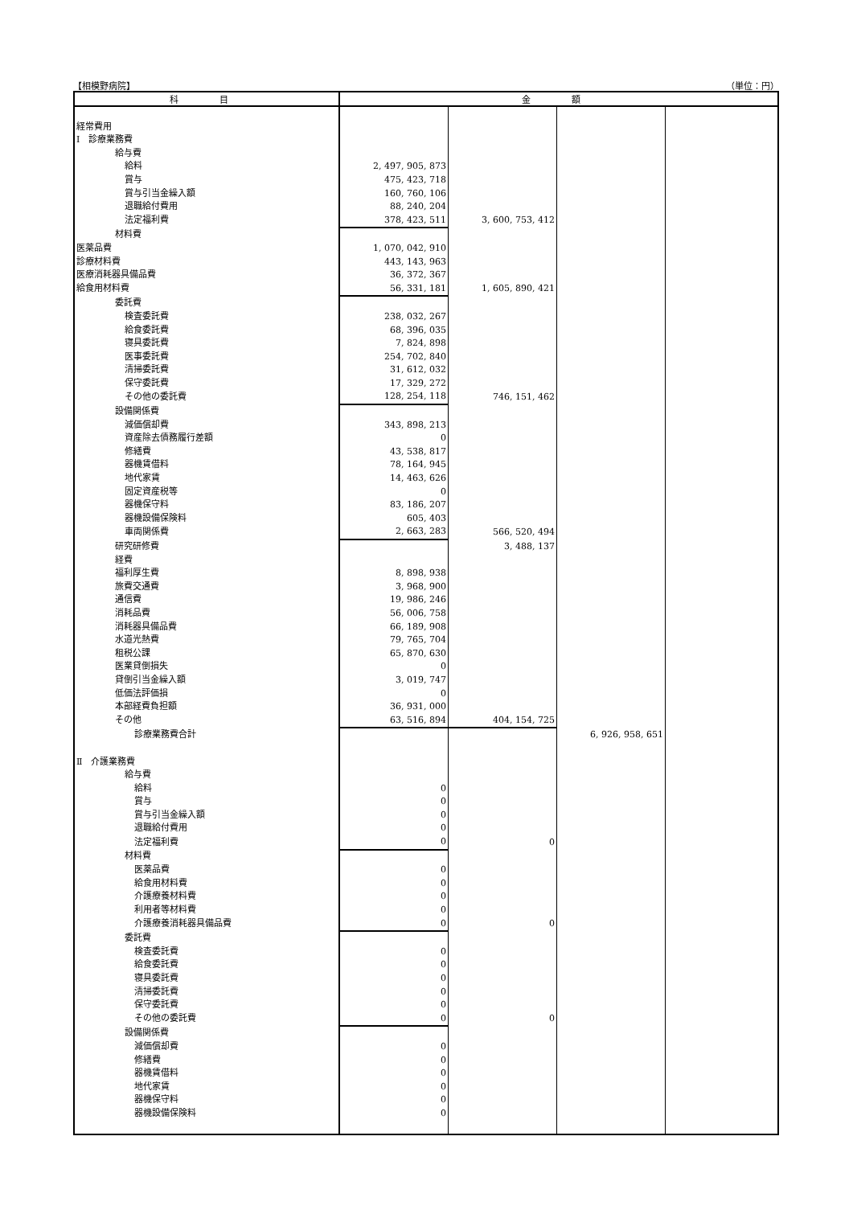【相模野病院】 （単位：円）
| 科 目 | 金 額 | | | |
| --- | --- | --- | --- | --- |
| 経常費用 | | | | |
| Ⅰ 診療業務費 | | | | |
| 給与費 | | | | |
| 給料 | 2, 497, 905, 873 | | | |
| 賞与 | 475, 423, 718 | | | |
| 賞与引当金繰入額 | 160, 760, 106 | | | |
| 退職給付費用 | 88, 240, 204 | | | |
| 法定福利費 | 378, 423, 511 | 3, 600, 753, 412 | | |
| 材料費 | | | | |
| 医薬品費 | 1, 070, 042, 910 | | | |
| 診療材料費 | 443, 143, 963 | | | |
| 医療消耗器具備品費 | 36, 372, 367 | | | |
| 給食用材料費 | 56, 331, 181 | 1, 605, 890, 421 | | |
| 委託費 | | | | |
| 検査委託費 | 238, 032, 267 | | | |
| 給食委託費 | 68, 396, 035 | | | |
| 寝具委託費 | 7, 824, 898 | | | |
| 医事委託費 | 254, 702, 840 | | | |
| 清掃委託費 | 31, 612, 032 | | | |
| 保守委託費 | 17, 329, 272 | | | |
| その他の委託費 | 128, 254, 118 | 746, 151, 462 | | |
| 設備関係費 | | | | |
| 減価償却費 | 343, 898, 213 | | | |
| 資産除去債務履行差額 | 0 | | | |
| 修繕費 | 43, 538, 817 | | | |
| 器機賃借料 | 78, 164, 945 | | | |
| 地代家賃 | 14, 463, 626 | | | |
| 固定資産税等 | 0 | | | |
| 器機保守料 | 83, 186, 207 | | | |
| 器機設備保険料 | 605, 403 | | | |
| 車両関係費 | 2, 663, 283 | 566, 520, 494 | | |
| 研究研修費 | | 3, 488, 137 | | |
| 経費 | | | | |
| 福利厚生費 | 8, 898, 938 | | | |
| 旅費交通費 | 3, 968, 900 | | | |
| 通信費 | 19, 986, 246 | | | |
| 消耗品費 | 56, 006, 758 | | | |
| 消耗器具備品費 | 66, 189, 908 | | | |
| 水道光熱費 | 79, 765, 704 | | | |
| 租税公課 | 65, 870, 630 | | | |
| 医業貸倒損失 | 0 | | | |
| 貸倒引当金繰入額 | 3, 019, 747 | | | |
| 低価法評価損 | 0 | | | |
| 本部経費負担額 | 36, 931, 000 | | | |
| その他 | 63, 516, 894 | 404, 154, 725 | | |
| 診療業務費合計 | | | 6, 926, 958, 651 | |
| Ⅱ 介護業務費 | | | | |
| 給与費 | | | | |
| 給料 | 0 | | | |
| 賞与 | 0 | | | |
| 賞与引当金繰入額 | 0 | | | |
| 退職給付費用 | 0 | | | |
| 法定福利費 | 0 | 0 | | |
| 材料費 | | | | |
| 医薬品費 | 0 | | | |
| 給食用材料費 | 0 | | | |
| 介護療養材料費 | 0 | | | |
| 利用者等材料費 | 0 | | | |
| 介護療養消耗器具備品費 | 0 | 0 | | |
| 委託費 | | | | |
| 検査委託費 | 0 | | | |
| 給食委託費 | 0 | | | |
| 寝具委託費 | 0 | | | |
| 清掃委託費 | 0 | | | |
| 保守委託費 | 0 | | | |
| その他の委託費 | 0 | 0 | | |
| 設備関係費 | | | | |
| 減価償却費 | 0 | | | |
| 修繕費 | 0 | | | |
| 器機賃借料 | 0 | | | |
| 地代家賃 | 0 | | | |
| 器機保守料 | 0 | | | |
| 器機設備保険料 | 0 | | | |